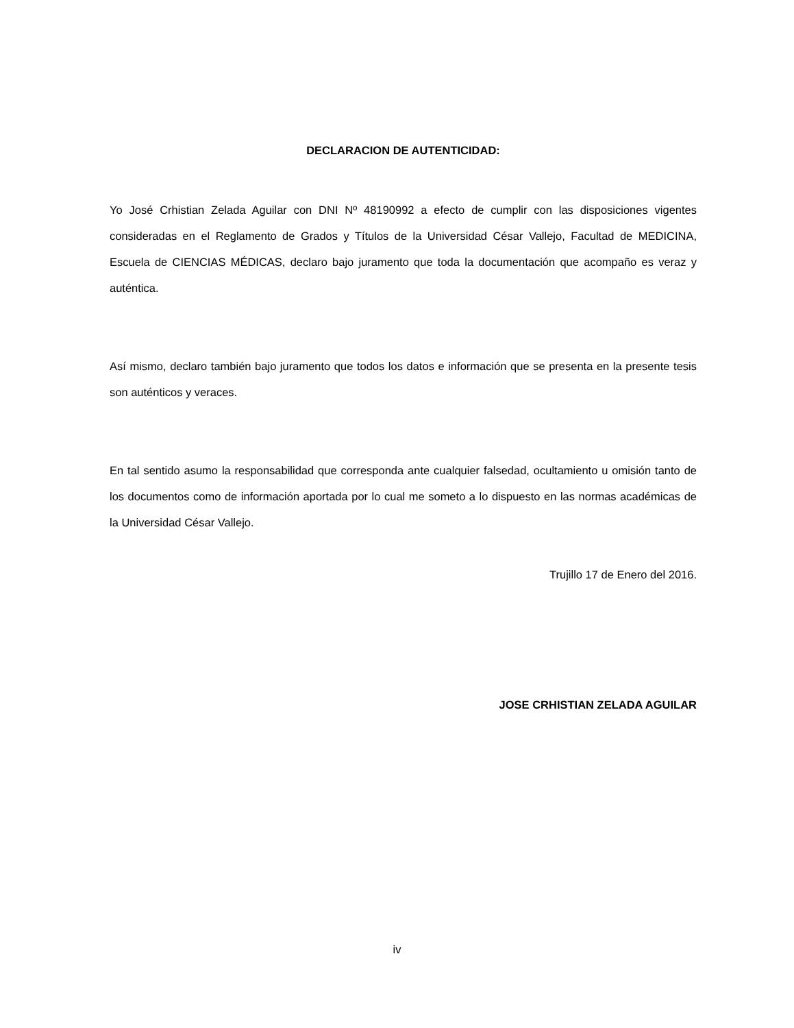DECLARACION DE AUTENTICIDAD:
Yo José Crhistian Zelada Aguilar con DNI Nº 48190992 a efecto de cumplir con las disposiciones vigentes consideradas en el Reglamento de Grados y Títulos de la Universidad César Vallejo, Facultad de MEDICINA, Escuela de CIENCIAS MÉDICAS, declaro bajo juramento que toda la documentación que acompaño es veraz y auténtica.
Así mismo, declaro también bajo juramento que todos los datos e información que se presenta en la presente tesis son auténticos y veraces.
En tal sentido asumo la responsabilidad que corresponda ante cualquier falsedad, ocultamiento u omisión tanto de los documentos como de información aportada por lo cual me someto a lo dispuesto en las normas académicas de la Universidad César Vallejo.
Trujillo 17 de Enero del 2016.
JOSE CRHISTIAN ZELADA AGUILAR
iv